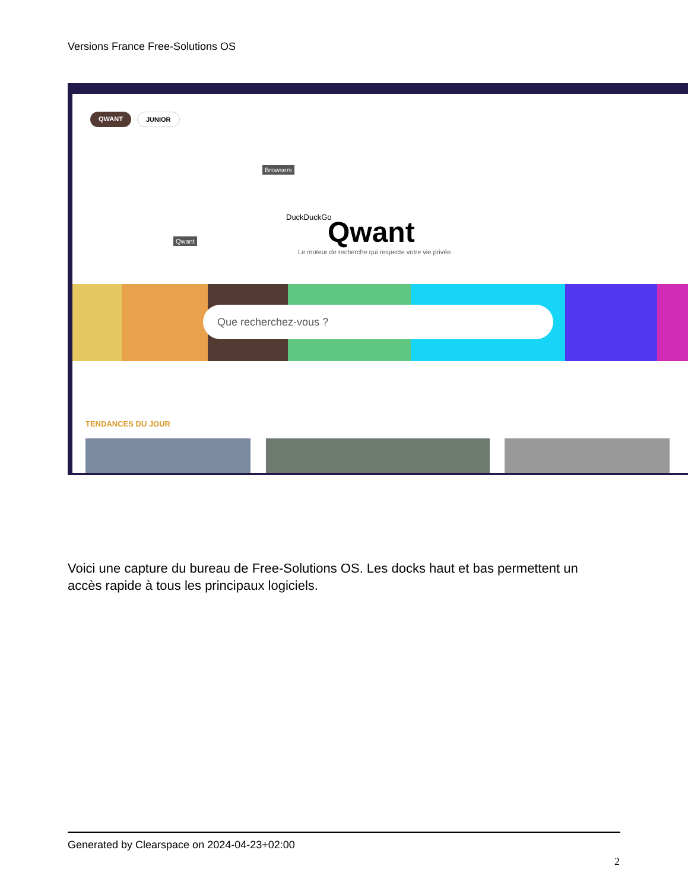Versions France Free-Solutions OS
QWANT JUNIOR
Browsers
Qwant
DuckDuckGo Qwant
Le moteur de recherche qui respecte votre vie privée.
Que recherchez-vous ?
TENDANCES DU JOUR
Voici une capture du bureau de Free-Solutions OS. Les docks haut et bas permettent un accès rapide à tous les principaux logiciels.
Generated by Clearspace on 2024-04-23+02:00
2